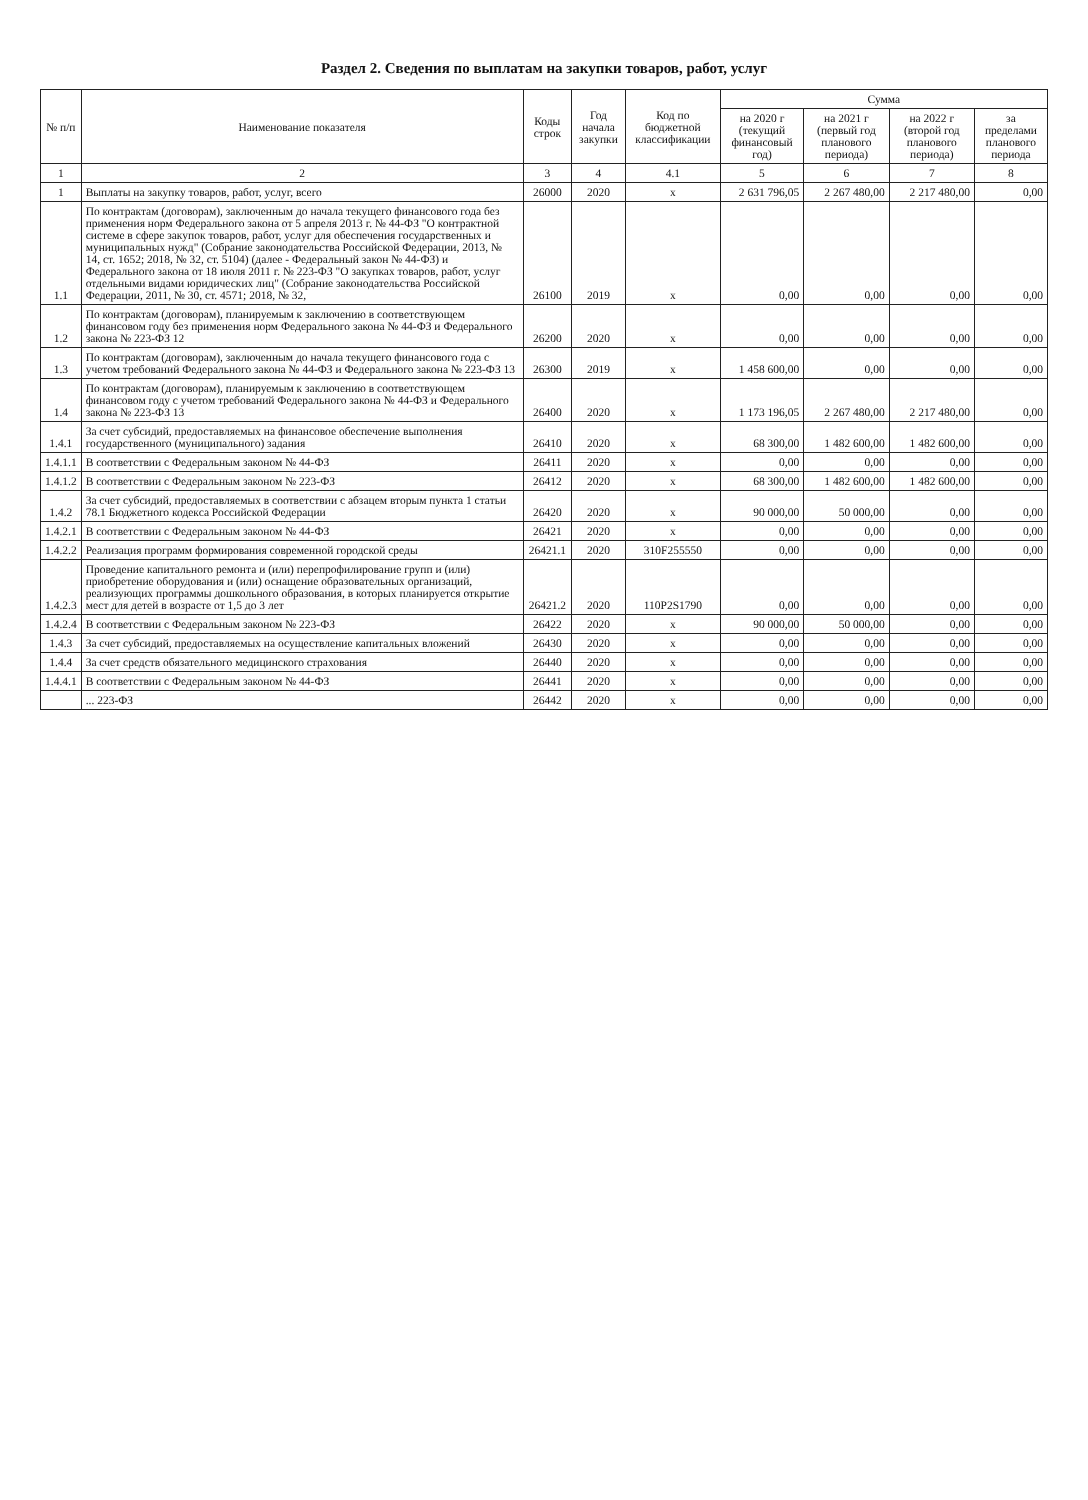Раздел 2. Сведения по выплатам на закупки товаров, работ, услуг
| № п/п | Наименование показателя | Коды строк | Год начала закупки | Код по бюджетной классификации | Сумма | | | |
| --- | --- | --- | --- | --- | --- | --- | --- | --- |
| | | | | | на 2020 г (текущий финансовый год) | на 2021 г (первый год планового периода) | на 2022 г (второй год планового периода) | за пределами планового периода |
| 1 | 2 | 3 | 4 | 4.1 | 5 | 6 | 7 | 8 |
| 1 | Выплаты на закупку товаров, работ, услуг, всего | 26000 | 2020 | x | 2 631 796,05 | 2 267 480,00 | 2 217 480,00 | 0,00 |
| 1.1 | По контрактам (договорам), заключенным до начала текущего финансового года без применения норм Федерального закона от 5 апреля 2013 г. № 44-ФЗ "О контрактной системе в сфере закупок товаров, работ, услуг для обеспечения государственных и муниципальных нужд" (Собрание законодательства Российской Федерации, 2013, № 14, ст. 1652; 2018, № 32, ст. 5104) (далее - Федеральный закон № 44-ФЗ) и Федерального закона от 18 июля 2011 г. № 223-ФЗ "О закупках товаров, работ, услуг отдельными видами юридических лиц" (Собрание законодательства Российской Федерации, 2011, № 30, ст. 4571; 2018, № 32, | 26100 | 2019 | x | 0,00 | 0,00 | 0,00 | 0,00 |
| 1.2 | По контрактам (договорам), планируемым к заключению в соответствующем финансовом году без применения норм Федерального закона № 44-ФЗ и Федерального закона № 223-ФЗ 12 | 26200 | 2020 | x | 0,00 | 0,00 | 0,00 | 0,00 |
| 1.3 | По контрактам (договорам), заключенным до начала текущего финансового года с учетом требований Федерального закона № 44-ФЗ и Федерального закона № 223-ФЗ 13 | 26300 | 2019 | x | 1 458 600,00 | 0,00 | 0,00 | 0,00 |
| 1.4 | По контрактам (договорам), планируемым к заключению в соответствующем финансовом году с учетом требований Федерального закона № 44-ФЗ и Федерального закона № 223-ФЗ 13 | 26400 | 2020 | x | 1 173 196,05 | 2 267 480,00 | 2 217 480,00 | 0,00 |
| 1.4.1 | За счет субсидий, предоставляемых на финансовое обеспечение выполнения государственного (муниципального) задания | 26410 | 2020 | x | 68 300,00 | 1 482 600,00 | 1 482 600,00 | 0,00 |
| 1.4.1.1 | В соответствии с Федеральным законом № 44-ФЗ | 26411 | 2020 | x | 0,00 | 0,00 | 0,00 | 0,00 |
| 1.4.1.2 | В соответствии с Федеральным законом № 223-ФЗ | 26412 | 2020 | x | 68 300,00 | 1 482 600,00 | 1 482 600,00 | 0,00 |
| 1.4.2 | За счет субсидий, предоставляемых в соответствии с абзацем вторым пункта 1 статьи 78.1 Бюджетного кодекса Российской Федерации | 26420 | 2020 | x | 90 000,00 | 50 000,00 | 0,00 | 0,00 |
| 1.4.2.1 | В соответствии с Федеральным законом № 44-ФЗ | 26421 | 2020 | x | 0,00 | 0,00 | 0,00 | 0,00 |
| 1.4.2.2 | Реализация программ формирования современной городской среды | 26421.1 | 2020 | 310F255550 | 0,00 | 0,00 | 0,00 | 0,00 |
| 1.4.2.3 | Проведение капитального ремонта и (или) перепрофилирование групп и (или) приобретение оборудования и (или) оснащение образовательных организаций, реализующих программы дошкольного образования, в которых планируется открытие мест для детей в возрасте от 1,5 до 3 лет | 26421.2 | 2020 | 110P2S1790 | 0,00 | 0,00 | 0,00 | 0,00 |
| 1.4.2.4 | В соответствии с Федеральным законом № 223-ФЗ | 26422 | 2020 | x | 90 000,00 | 50 000,00 | 0,00 | 0,00 |
| 1.4.3 | За счет субсидий, предоставляемых на осуществление капитальных вложений | 26430 | 2020 | x | 0,00 | 0,00 | 0,00 | 0,00 |
| 1.4.4 | За счет средств обязательного медицинского страхования | 26440 | 2020 | x | 0,00 | 0,00 | 0,00 | 0,00 |
| 1.4.4.1 | В соответствии с Федеральным законом № 44-ФЗ | 26441 | 2020 | x | 0,00 | 0,00 | 0,00 | 0,00 |
| | ... 223-ФЗ | 26442 | 2020 | x | 0,00 | 0,00 | 0,00 | 0,00 |